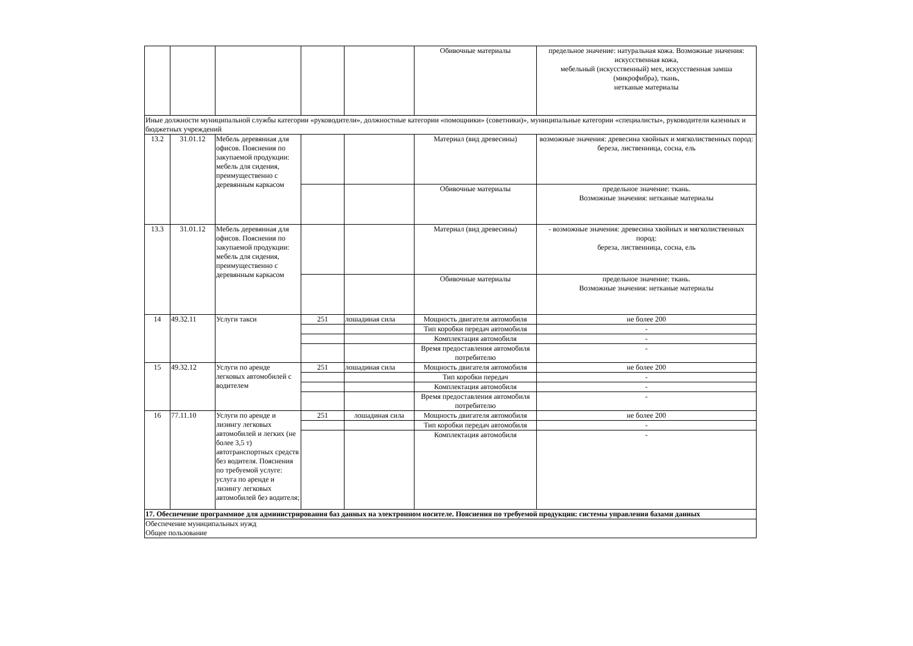| | | | | | Обивочные материалы | предельное значение: натуральная кожа. Возможные значения: искусственная кожа, мебельный (искусственный) мех, искусственная замша (микрофибра), ткань, нетканые материалы |
| Иные должности муниципальной службы категории «руководители», должностные категории «помощники» (советники)», муниципальные категории «специалисты», руководители казенных и бюджетных учреждений | | | | | | |
| 13.2 | 31.01.12 | Мебель деревянная для офисов. Пояснения по закупаемой продукции: мебель для сидения, преимущественно с деревянным каркасом | | | Материал (вид древесины) | возможные значения: древесина хвойных и мягколиственных пород: береза, лиственница, сосна, ель |
| | | | | | Обивочные материалы | предельное значение: ткань. Возможные значения: нетканые материалы |
| 13.3 | 31.01.12 | Мебель деревянная для офисов. Пояснения по закупаемой продукции: мебель для сидения, преимущественно с деревянным каркасом | | | Материал (вид древесины) | - возможные значения: древесина хвойных и мягколиственных пород: береза, лиственница, сосна, ель |
| | | | | | Обивочные материалы | предельное значение: ткань. Возможные значения: нетканые материалы |
| 14 | 49.32.11 | Услуги такси | 251 | лошадиная сила | Мощность двигателя автомобиля | не более 200 |
| | | | | | Тип коробки передач автомобиля | - |
| | | | | | Комплектация автомобиля | - |
| | | | | | Время предоставления автомобиля потребителю | - |
| 15 | 49.32.12 | Услуги по аренде легковых автомобилей с водителем | 251 | лошадиная сила | Мощность двигателя автомобиля | не более 200 |
| | | | | | Тип коробки передач | - |
| | | | | | Комплектация автомобиля | - |
| | | | | | Время предоставления автомобиля потребителю | - |
| 16 | 77.11.10 | Услуги по аренде и лизингу легковых автомобилей и легких (не более 3,5 т) автотранспортных средств без водителя. Пояснения по требуемой услуге: услуга по аренде и лизингу легковых автомобилей без водителя; | 251 | лошадиная сила | Мощность двигателя автомобиля | не более 200 |
| | | | | | Тип коробки передач автомобиля | - |
| | | | | | Комплектация автомобиля | - |
| 17. Обеспечение программное для администрирования баз данных на электронном носителе. Пояснения по требуемой продукции: системы управления базами данных | | | | | | |
| Обеспечение муниципальных нужд Общее пользование | | | | | | |